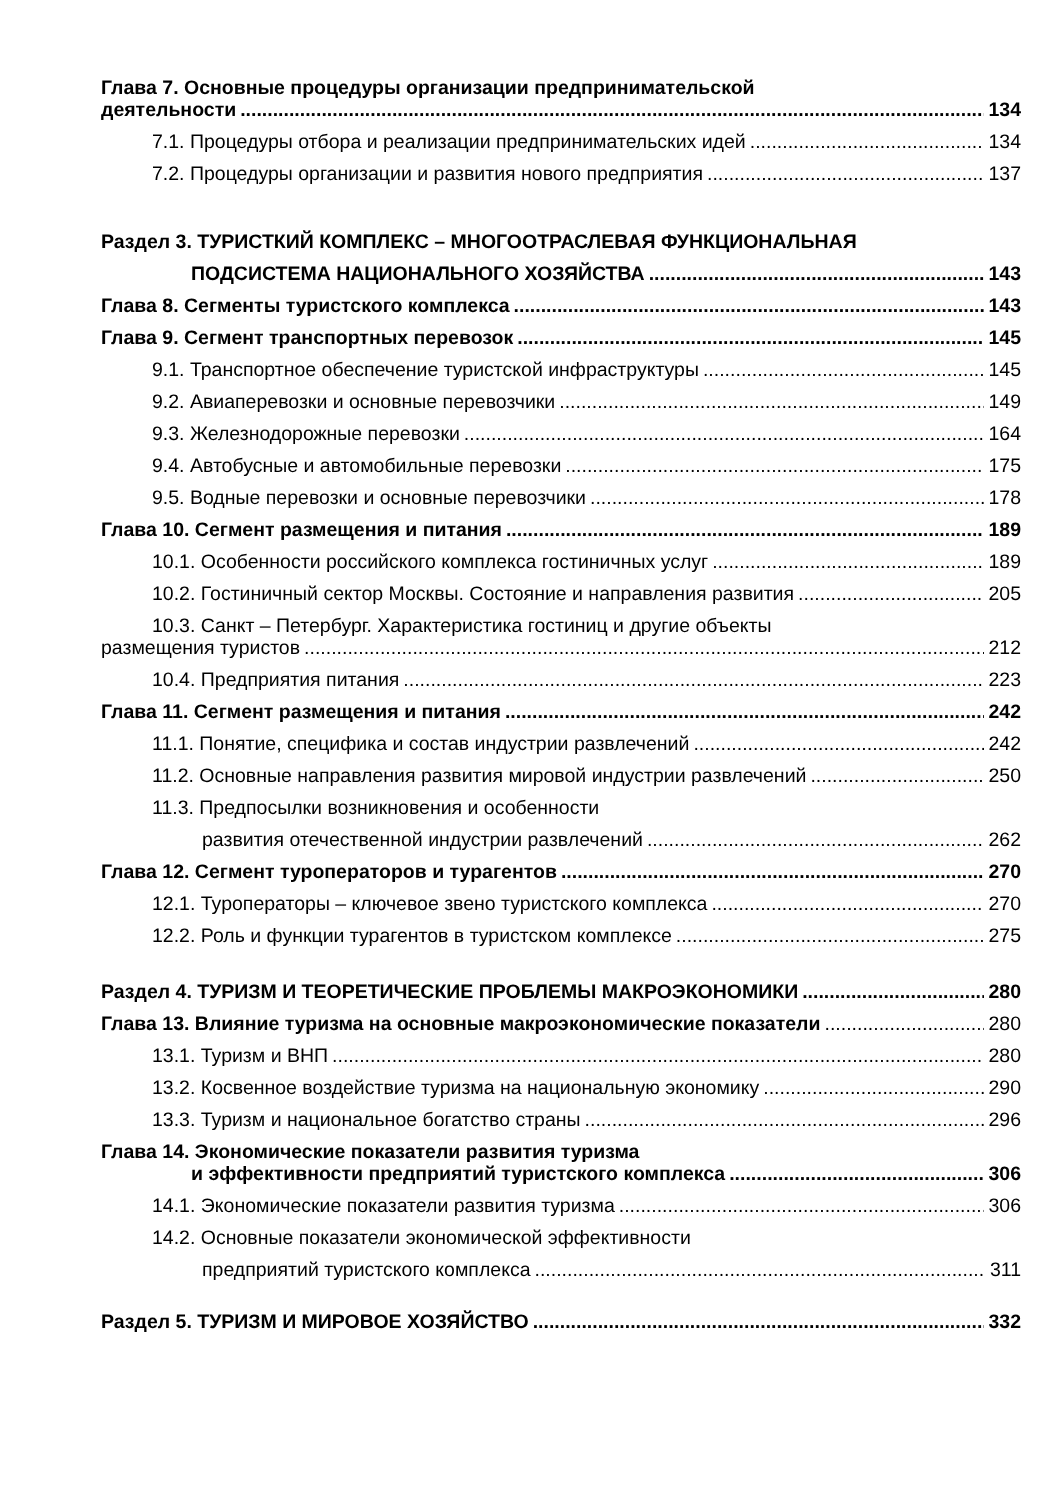Глава 7. Основные процедуры организации предпринимательской
деятельности 134
7.1. Процедуры отбора и реализации предпринимательских идей 134
7.2. Процедуры организации и развития нового предприятия 137
Раздел 3. ТУРИСТКИЙ КОМПЛЕКС – МНОГООТРАСЛЕВАЯ ФУНКЦИОНАЛЬНАЯ
ПОДСИСТЕМА НАЦИОНАЛЬНОГО ХОЗЯЙСТВА 143
Глава 8. Сегменты туристского комплекса 143
Глава 9. Сегмент транспортных перевозок 145
9.1. Транспортное обеспечение туристской инфраструктуры 145
9.2. Авиаперевозки и основные перевозчики 149
9.3. Железнодорожные перевозки 164
9.4. Автобусные и автомобильные перевозки 175
9.5. Водные перевозки и основные перевозчики 178
Глава 10. Сегмент размещения и питания 189
10.1. Особенности российского комплекса гостиничных услуг 189
10.2. Гостиничный сектор Москвы. Состояние и направления развития 205
10.3. Санкт – Петербург. Характеристика гостиниц и другие объекты
размещения туристов 212
10.4. Предприятия питания 223
Глава 11. Сегмент размещения и питания 242
11.1. Понятие, специфика и состав индустрии развлечений 242
11.2. Основные направления развития мировой индустрии развлечений 250
11.3. Предпосылки возникновения и особенности
развития отечественной индустрии развлечений 262
Глава 12. Сегмент туроператоров и турагентов 270
12.1. Туроператоры – ключевое звено туристского комплекса 270
12.2. Роль и функции турагентов в туристском комплексе 275
Раздел 4. ТУРИЗМ И ТЕОРЕТИЧЕСКИЕ ПРОБЛЕМЫ МАКРОЭКОНОМИКИ 280
Глава 13. Влияние туризма на основные макроэкономические показатели 280
13.1. Туризм и ВНП 280
13.2. Косвенное воздействие туризма на национальную экономику 290
13.3. Туризм и национальное богатство страны 296
Глава 14. Экономические показатели развития туризма
и эффективности предприятий туристского комплекса 306
14.1. Экономические показатели развития туризма 306
14.2. Основные показатели экономической эффективности
предприятий туристского комплекса 311
Раздел 5. ТУРИЗМ И МИРОВОЕ ХОЗЯЙСТВО 332